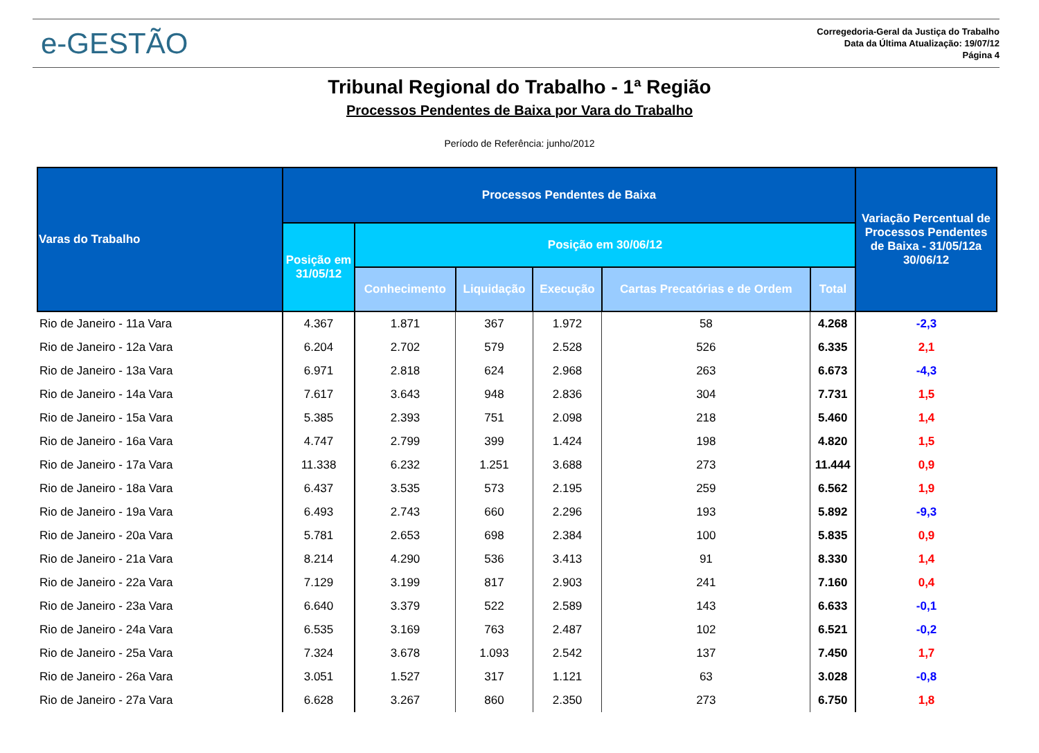e-GESTÃO
Corregedoria-Geral da Justiça do Trabalho
Data da Última Atualização: 19/07/12
Página 4
Tribunal Regional do Trabalho - 1ª Região
Processos Pendentes de Baixa por Vara do Trabalho
Período de Referência: junho/2012
| Varas do Trabalho | Processos Pendentes de Baixa | | | | | | Variação Percentual de Processos Pendentes de Baixa - 31/05/12a 30/06/12 |
| --- | --- | --- | --- | --- | --- | --- | --- |
| | Posição em 31/05/12 | Posição em 30/06/12 | | | | | |
| | | Conhecimento | Liquidação | Execução | Cartas Precatórias e de Ordem | Total | |
| Rio de Janeiro - 11a Vara | 4.367 | 1.871 | 367 | 1.972 | 58 | 4.268 | -2,3 |
| Rio de Janeiro - 12a Vara | 6.204 | 2.702 | 579 | 2.528 | 526 | 6.335 | 2,1 |
| Rio de Janeiro - 13a Vara | 6.971 | 2.818 | 624 | 2.968 | 263 | 6.673 | -4,3 |
| Rio de Janeiro - 14a Vara | 7.617 | 3.643 | 948 | 2.836 | 304 | 7.731 | 1,5 |
| Rio de Janeiro - 15a Vara | 5.385 | 2.393 | 751 | 2.098 | 218 | 5.460 | 1,4 |
| Rio de Janeiro - 16a Vara | 4.747 | 2.799 | 399 | 1.424 | 198 | 4.820 | 1,5 |
| Rio de Janeiro - 17a Vara | 11.338 | 6.232 | 1.251 | 3.688 | 273 | 11.444 | 0,9 |
| Rio de Janeiro - 18a Vara | 6.437 | 3.535 | 573 | 2.195 | 259 | 6.562 | 1,9 |
| Rio de Janeiro - 19a Vara | 6.493 | 2.743 | 660 | 2.296 | 193 | 5.892 | -9,3 |
| Rio de Janeiro - 20a Vara | 5.781 | 2.653 | 698 | 2.384 | 100 | 5.835 | 0,9 |
| Rio de Janeiro - 21a Vara | 8.214 | 4.290 | 536 | 3.413 | 91 | 8.330 | 1,4 |
| Rio de Janeiro - 22a Vara | 7.129 | 3.199 | 817 | 2.903 | 241 | 7.160 | 0,4 |
| Rio de Janeiro - 23a Vara | 6.640 | 3.379 | 522 | 2.589 | 143 | 6.633 | -0,1 |
| Rio de Janeiro - 24a Vara | 6.535 | 3.169 | 763 | 2.487 | 102 | 6.521 | -0,2 |
| Rio de Janeiro - 25a Vara | 7.324 | 3.678 | 1.093 | 2.542 | 137 | 7.450 | 1,7 |
| Rio de Janeiro - 26a Vara | 3.051 | 1.527 | 317 | 1.121 | 63 | 3.028 | -0,8 |
| Rio de Janeiro - 27a Vara | 6.628 | 3.267 | 860 | 2.350 | 273 | 6.750 | 1,8 |